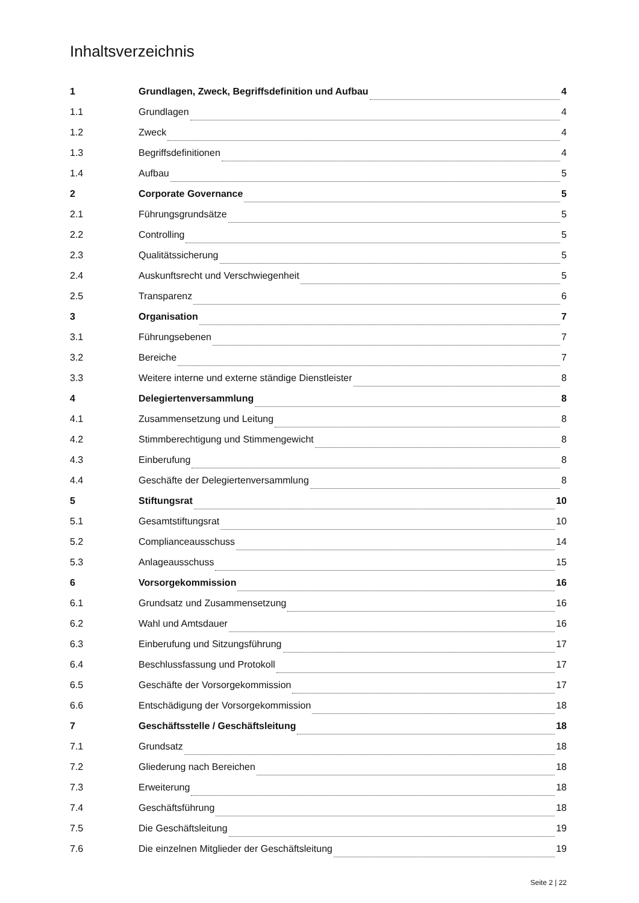Inhaltsverzeichnis
1 Grundlagen, Zweck, Begriffsdefinition und Aufbau 4
1.1 Grundlagen 4
1.2 Zweck 4
1.3 Begriffsdefinitionen 4
1.4 Aufbau 5
2 Corporate Governance 5
2.1 Führungsgrundsätze 5
2.2 Controlling 5
2.3 Qualitätssicherung 5
2.4 Auskunftsrecht und Verschwiegenheit 5
2.5 Transparenz 6
3 Organisation 7
3.1 Führungsebenen 7
3.2 Bereiche 7
3.3 Weitere interne und externe ständige Dienstleister 8
4 Delegiertenversammlung 8
4.1 Zusammensetzung und Leitung 8
4.2 Stimmberechtigung und Stimmengewicht 8
4.3 Einberufung 8
4.4 Geschäfte der Delegiertenversammlung 8
5 Stiftungsrat 10
5.1 Gesamtstiftungsrat 10
5.2 Complianceausschuss 14
5.3 Anlageausschuss 15
6 Vorsorgekommission 16
6.1 Grundsatz und Zusammensetzung 16
6.2 Wahl und Amtsdauer 16
6.3 Einberufung und Sitzungsführung 17
6.4 Beschlussfassung und Protokoll 17
6.5 Geschäfte der Vorsorgekommission 17
6.6 Entschädigung der Vorsorgekommission 18
7 Geschäftsstelle / Geschäftsleitung 18
7.1 Grundsatz 18
7.2 Gliederung nach Bereichen 18
7.3 Erweiterung 18
7.4 Geschäftsführung 18
7.5 Die Geschäftsleitung 19
7.6 Die einzelnen Mitglieder der Geschäftsleitung 19
Seite 2 | 22